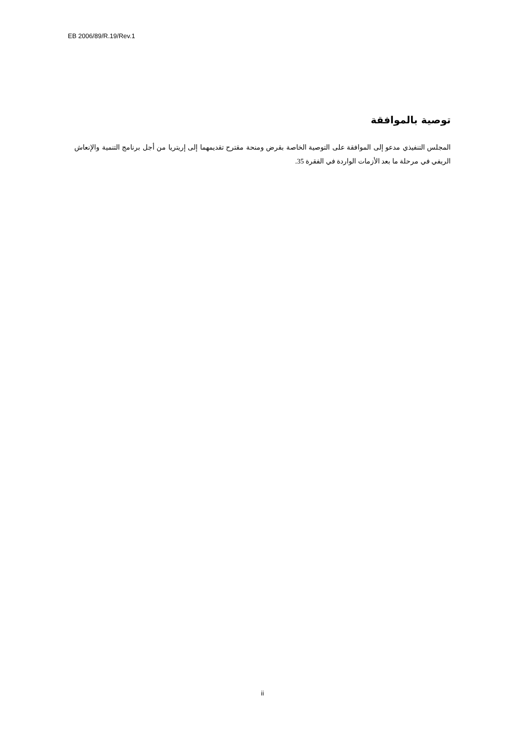EB 2006/89/R.19/Rev.1
توصية بالموافقة
المجلس التنفيذي مدعو إلى الموافقة على التوصية الخاصة بقرض ومنحة مقترح تقديمهما إلى إريتريا من أجل برنامج التنمية والإنعاش الريفي في مرحلة ما بعد الأزمات الواردة في الفقرة 35.
ii